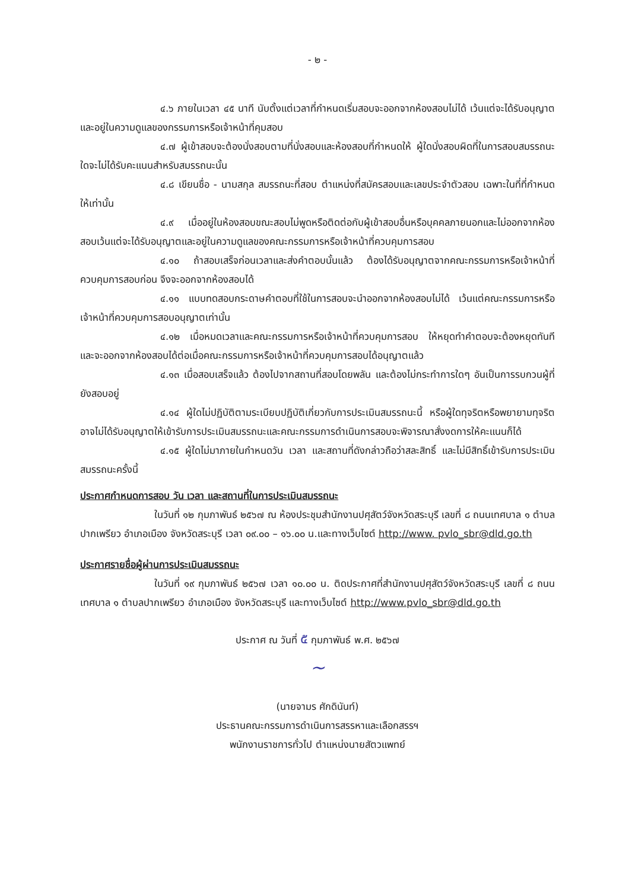- ๒ -
๔.๖ ภายในเวลา ๔๕ นาที นับตั้งแต่เวลาที่กำหนดเริ่มสอบจะออกจากห้องสอบไม่ได้ เว้นแต่จะได้รับอนุญาต และอยู่ในความดูแลของกรรมการหรือเจ้าหน้าที่คุมสอบ
๔.๗ ผู้เข้าสอบจะต้องนั่งสอบตามที่นั่งสอบและห้องสอบที่กำหนดให้ ผู้ใดนั่งสอบผิดที่ในการสอบสมรรถนะใดจะไม่ได้รับคะแนนสำหรับสมรรถนะนั้น
๔.๘ เขียนชื่อ - นามสกุล สมรรถนะที่สอบ ตำแหน่งที่สมัครสอบและเลขประจำตัวสอบ เฉพาะในที่ที่กำหนดให้เท่านั้น
๔.๙ เมื่ออยู่ในห้องสอบขณะสอบไม่พูดหรือติดต่อกับผู้เข้าสอบอื่นหรือบุคคลภายนอกและไม่ออกจากห้องสอบเว้นแต่จะได้รับอนุญาตและอยู่ในความดูแลของคณะกรรมการหรือเจ้าหน้าที่ควบคุมการสอบ
๔.๑๐ ถ้าสอบเสร็จก่อนเวลาและส่งคำตอบนั้นแล้ว ต้องได้รับอนุญาตจากคณะกรรมการหรือเจ้าหน้าที่ควบคุมการสอบก่อน จึงจะออกจากห้องสอบได้
๔.๑๑ แบบทดสอบกระดาษคำตอบที่ใช้ในการสอบจะนำออกจากห้องสอบไม่ได้ เว้นแต่คณะกรรมการหรือเจ้าหน้าที่ควบคุมการสอบอนุญาตเท่านั้น
๔.๑๒ เมื่อหมดเวลาและคณะกรรมการหรือเจ้าหน้าที่ควบคุมการสอบ ให้หยุดทำคำตอบจะต้องหยุดทันที และจะออกจากห้องสอบได้ต่อเมื่อคณะกรรมการหรือเจ้าหน้าที่ควบคุมการสอบได้อนุญาตแล้ว
๔.๑๓ เมื่อสอบเสร็จแล้ว ต้องไปจากสถานที่สอบโดยพลัน และต้องไม่กระทำการใดๆ อันเป็นการรบกวนผู้ที่ยังสอบอยู่
๔.๑๔ ผู้ใดไม่ปฏิบัติตามระเบียบปฏิบัติเกี่ยวกับการประเมินสมรรถนะนี้ หรือผู้ใดทุจริตหรือพยายามทุจริตอาจไม่ได้รับอนุญาตให้เข้ารับการประเมินสมรรถนะและคณะกรรมการดำเนินการสอบจะพิจารณาสั่งงดการให้คะแนนก็ได้
๔.๑๕ ผู้ใดไม่มาภายในกำหนดวัน เวลา และสถานที่ดังกล่าวถือว่าสละสิทธิ์ และไม่มีสิทธิ์เข้ารับการประเมินสมรรถนะครั้งนี้
ประกาศกำหนดการสอบ วัน เวลา และสถานที่ในการประเมินสมรรถนะ
ในวันที่ ๑๒ กุมภาพันธ์ ๒๕๖๗ ณ ห้องประชุมสำนักงานปศุสัตว์จังหวัดสระบุรี เลขที่ ๘ ถนนเทศบาล ๑ ตำบลปากเพรียว อำเภอเมือง จังหวัดสระบุรี เวลา ๐๙.๐๐ – ๑๖.๐๐ น.และทางเว็บไซต์ http://www. pvlo_sbr@dld.go.th
ประกาศรายชื่อผู้ผ่านการประเมินสมรรถนะ
ในวันที่ ๑๙ กุมภาพันธ์ ๒๕๖๗ เวลา ๑๐.๐๐ น. ติดประกาศที่สำนักงานปศุสัตว์จังหวัดสระบุรี เลขที่ ๘ ถนนเทศบาล ๑ ตำบลปากเพรียว อำเภอเมือง จังหวัดสระบุรี และทางเว็บไซต์ http://www.pvlo_sbr@dld.go.th
ประกาศ ณ วันที่ ๕ กุมภาพันธ์ พ.ศ. ๒๕๖๗
~
(นายจามร ศักดินันท์)
ประธานคณะกรรมการดำเนินการสรรหาและเลือกสรรฯ
พนักงานราชการทั่วไป ตำแหน่งนายสัตวแพทย์